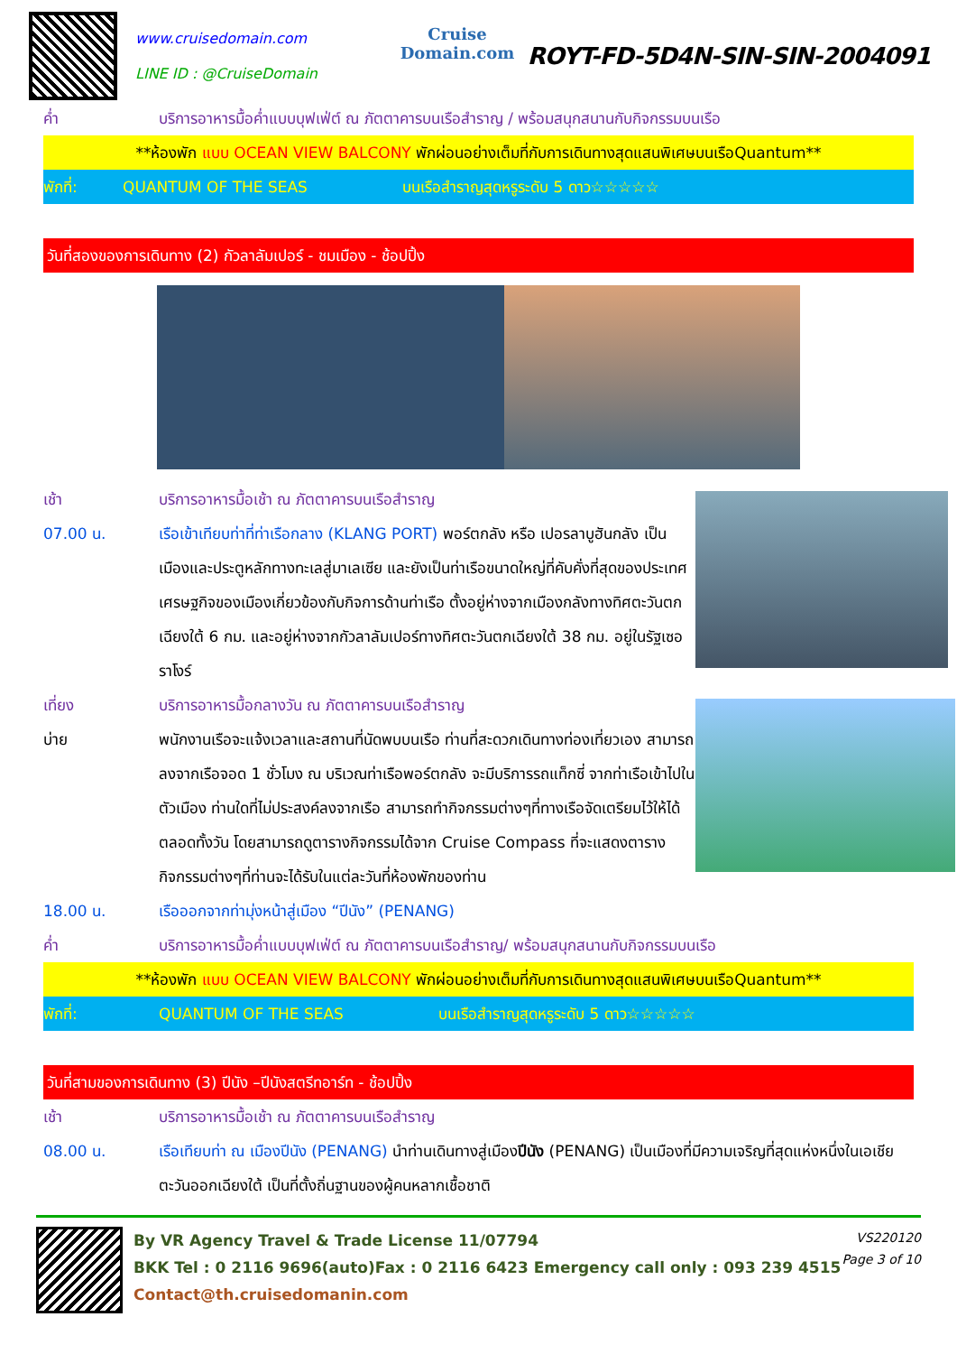www.cruisedomain.com
LINE ID : @CruiseDomain
Cruise Domain.com
ROYT-FD-5D4N-SIN-SIN-2004091
ค่ำ บริการอาหารมื้อค่ำแบบบุฟเฟ่ต์ ณ ภัตตาคารบนเรือสำราญ / พร้อมสนุกสนานกับกิจกรรมบนเรือ
**ห้องพัก แบบ OCEAN VIEW BALCONY พักผ่อนอย่างเต็มที่กับการเดินทางสุดแสนพิเศษบนเรือQuantum**
พักที่: QUANTUM OF THE SEAS บนเรือสำราญสุดหรูระดับ 5 ดาว☆☆☆☆☆
วันที่สองของการเดินทาง (2) กัวลาลัมเปอร์ - ชมเมือง - ช้อปปิ้ง
เช้า บริการอาหารมื้อเช้า ณ ภัตตาคารบนเรือสำราญ
07.00 น. เรือเข้าเทียบท่าที่ท่าเรือกลาง (KLANG PORT) พอร์ตกลัง หรือ เปอรลาบูฮันกลัง เป็นเมืองและประตูหลักทางทะเลสู่มาเลเซีย และยังเป็นท่าเรือขนาดใหญ่ที่คับคั่งที่สุดของประเทศ เศรษฐกิจของเมืองเกี่ยวข้องกับกิจการด้านท่าเรือ ตั้งอยู่ห่างจากเมืองกลังทางทิศตะวันตกเฉียงใต้ 6 กม. และอยู่ห่างจากกัวลาลัมเปอร์ทางทิศตะวันตกเฉียงใต้ 38 กม. อยู่ในรัฐเซอราโงร์
เที่ยง บริการอาหารมื้อกลางวัน ณ ภัตตาคารบนเรือสำราญ
บ่าย พนักงานเรือจะแจ้งเวลาและสถานที่นัดพบบนเรือ ท่านที่สะดวกเดินทางท่องเที่ยวเอง สามารถลงจากเรือจอด 1 ชั่วโมง ณ บริเวณท่าเรือพอร์ตกลัง จะมีบริการรถแท็กซี่ จากท่าเรือเข้าไปในตัวเมือง ท่านใดที่ไม่ประสงค์ลงจากเรือ สามารถทำกิจกรรมต่างๆที่ทางเรือจัดเตรียมไว้ให้ได้ตลอดทั้งวัน โดยสามารถดูตารางกิจกรรมได้จาก Cruise Compass ที่จะแสดงตารางกิจกรรมต่างๆที่ท่านจะได้รับในแต่ละวันที่ห้องพักของท่าน
18.00 น. เรือออกจากท่ามุ่งหน้าสู่เมือง “ปีนัง” (PENANG)
ค่ำ บริการอาหารมื้อค่ำแบบบุฟเฟ่ต์ ณ ภัตตาคารบนเรือสำราญ/ พร้อมสนุกสนานกับกิจกรรมบนเรือ
**ห้องพัก แบบ OCEAN VIEW BALCONY พักผ่อนอย่างเต็มที่กับการเดินทางสุดแสนพิเศษบนเรือQuantum**
พักที่: QUANTUM OF THE SEAS บนเรือสำราญสุดหรูระดับ 5 ดาว☆☆☆☆☆
วันที่สามของการเดินทาง (3) ปีนัง –ปีนังสตรีทอาร์ท - ช้อปปิ้ง
เช้า บริการอาหารมื้อเช้า ณ ภัตตาคารบนเรือสำราญ
08.00 น. เรือเทียบท่า ณ เมืองปีนัง (PENANG) นำท่านเดินทางสู่เมืองปีนัง (PENANG) เป็นเมืองที่มีความเจริญที่สุดแห่งหนึ่งในเอเชียตะวันออกเฉียงใต้ เป็นที่ตั้งถิ่นฐานของผู้คนหลากเชื้อชาติ
By VR Agency Travel & Trade License 11/07794
BKK Tel : 0 2116 9696(auto)Fax : 0 2116 6423 Emergency call only : 093 239 4515
Contact@th.cruisedomanin.com
VS220120
Page 3 of 10